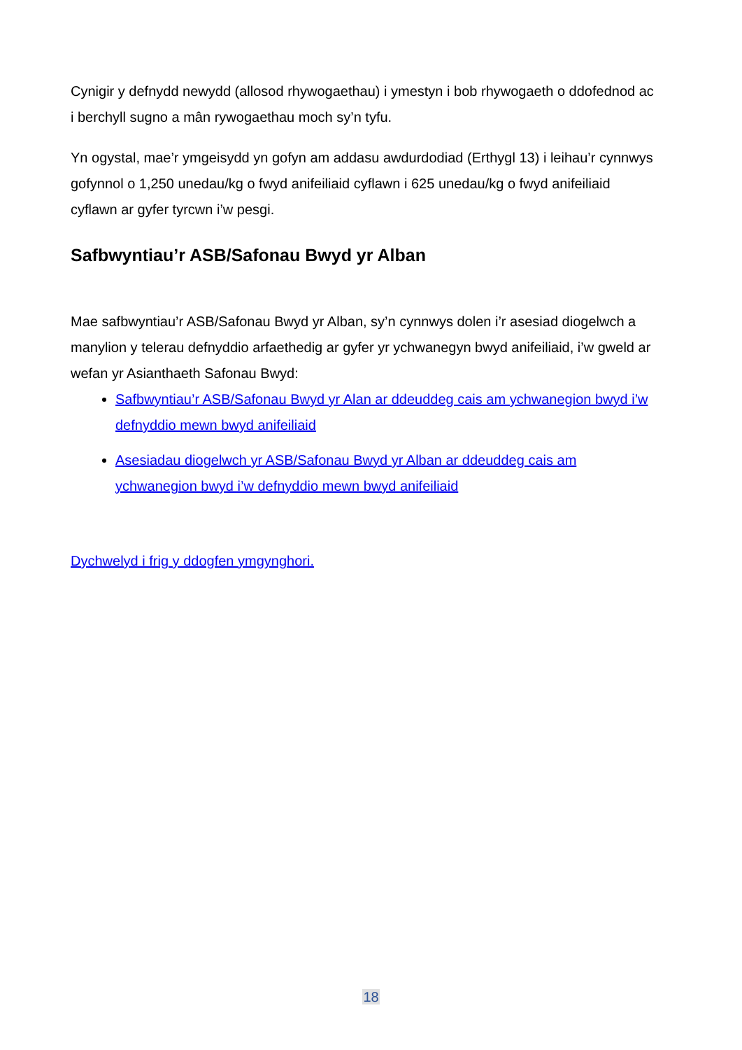Cynigir y defnydd newydd (allosod rhywogaethau) i ymestyn i bob rhywogaeth o ddofednod ac i berchyll sugno a mân rywogaethau moch sy’n tyfu.
Yn ogystal, mae’r ymgeisydd yn gofyn am addasu awdurdodiad (Erthygl 13) i leihau’r cynnwys gofynnol o 1,250 unedau/kg o fwyd anifeiliaid cyflawn i 625 unedau/kg o fwyd anifeiliaid cyflawn ar gyfer tyrcwn i’w pesgi.
Safbwyntiau’r ASB/Safonau Bwyd yr Alban
Mae safbwyntiau’r ASB/Safonau Bwyd yr Alban, sy’n cynnwys dolen i’r asesiad diogelwch a manylion y telerau defnyddio arfaethedig ar gyfer yr ychwanegyn bwyd anifeiliaid, i’w gweld ar wefan yr Asianthaeth Safonau Bwyd:
Safbwyntiau’r ASB/Safonau Bwyd yr Alan ar ddeuddeg cais am ychwanegion bwyd i’w defnyddio mewn bwyd anifeiliaid
Asesiadau diogelwch yr ASB/Safonau Bwyd yr Alban ar ddeuddeg cais am ychwanegion bwyd i’w defnyddio mewn bwyd anifeiliaid
Dychwelyd i frig y ddogfen ymgynghori.
18